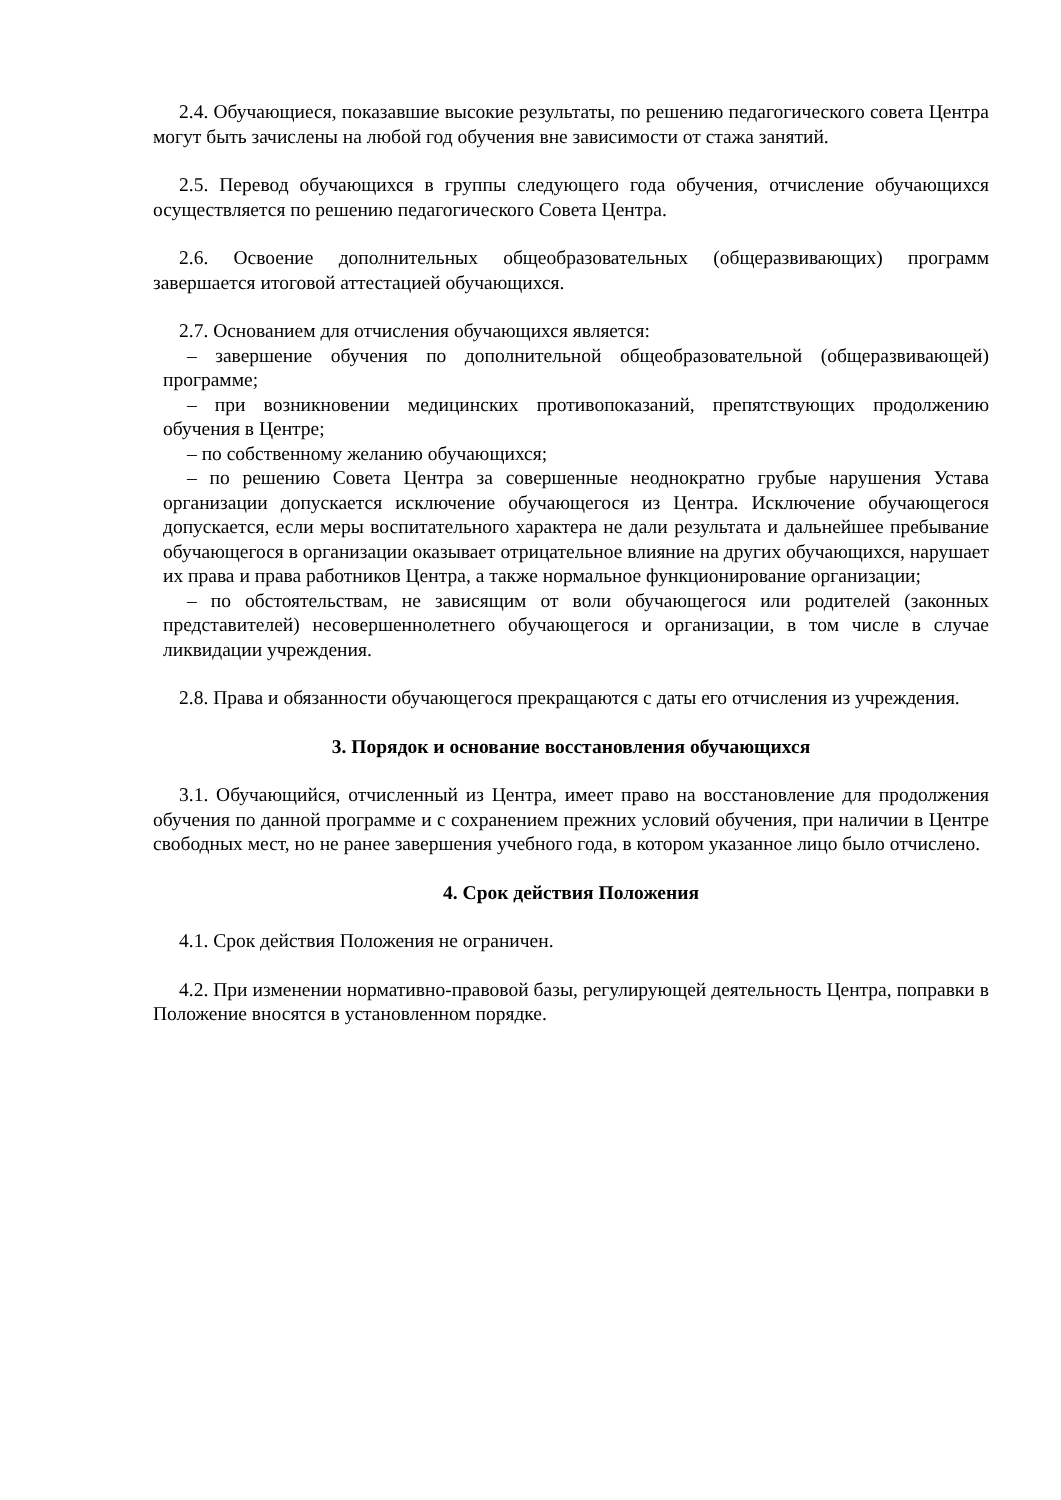2.4. Обучающиеся, показавшие высокие результаты, по решению педагогического совета Центра могут быть зачислены на любой год обучения вне зависимости от стажа занятий.
2.5. Перевод обучающихся в группы следующего года обучения, отчисление обучающихся осуществляется по решению педагогического Совета Центра.
2.6. Освоение дополнительных общеобразовательных (общеразвивающих) программ завершается итоговой аттестацией обучающихся.
2.7. Основанием для отчисления обучающихся является:
– завершение обучения по дополнительной общеобразовательной (общеразвивающей) программе;
– при возникновении медицинских противопоказаний, препятствующих продолжению обучения в Центре;
– по собственному желанию обучающихся;
– по решению Совета Центра за совершенные неоднократно грубые нарушения Устава организации допускается исключение обучающегося из Центра. Исключение обучающегося допускается, если меры воспитательного характера не дали результата и дальнейшее пребывание обучающегося в организации оказывает отрицательное влияние на других обучающихся, нарушает их права и права работников Центра, а также нормальное функционирование организации;
– по обстоятельствам, не зависящим от воли обучающегося или родителей (законных представителей) несовершеннолетнего обучающегося и организации, в том числе в случае ликвидации учреждения.
2.8. Права и обязанности обучающегося прекращаются с даты его отчисления из учреждения.
3. Порядок и основание восстановления обучающихся
3.1. Обучающийся, отчисленный из Центра, имеет право на восстановление для продолжения обучения по данной программе и с сохранением прежних условий обучения, при наличии в Центре свободных мест, но не ранее завершения учебного года, в котором указанное лицо было отчислено.
4. Срок действия Положения
4.1. Срок действия Положения не ограничен.
4.2. При изменении нормативно-правовой базы, регулирующей деятельность Центра, поправки в Положение вносятся в установленном порядке.